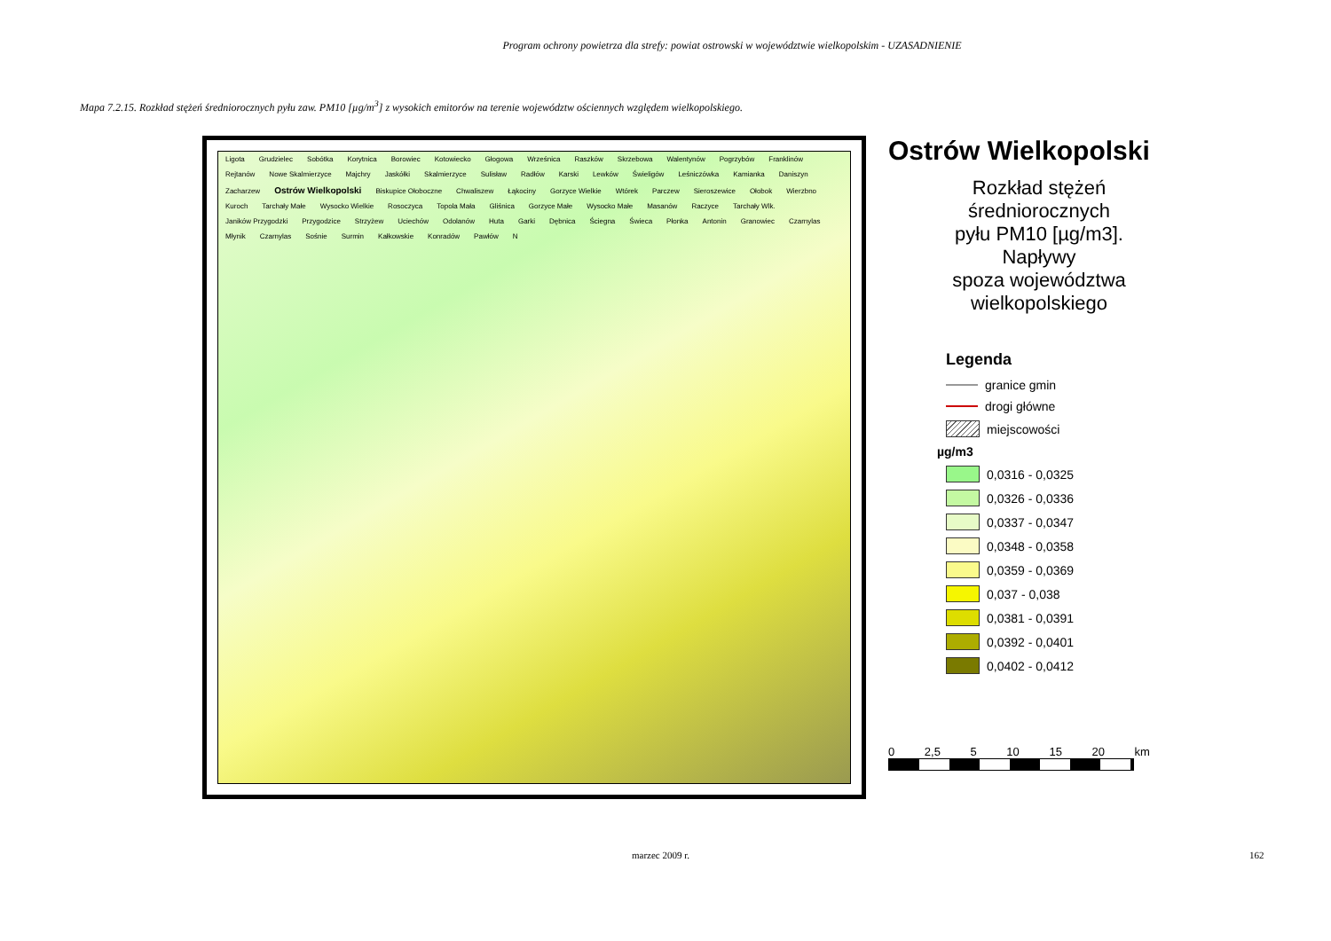Program ochrony powietrza dla strefy: powiat ostrowski w województwie wielkopolskim - UZASADNIENIE
Mapa 7.2.15. Rozkład stężeń średniorocznych pyłu zaw. PM10 [µg/m<sup>3</sup>] z wysokich emitorów na terenie województw ościennych względem wielkopolskiego.
Ligota Grudzielec Sobótka Korytnica Borowiec Kotowiecko Głogowa Wrześnica Raszków Skrzebowa Walentynów Pogrzybów Franklinów Rejtanów Nowe Skalmierzyce Majchry Jaskółki Skalmierzyce Sulisław Radłów Karski Lewków Świeligów Leśniczówka Kamianka Daniszyn Zacharzew Ostrów Wielkopolski Biskupice Ołoboczne Chwaliszew Łąkociny Gorzyce Wielkie Wtórek Parczew Sieroszewice Ołobok Wierzbno Kuroch Tarchały Małe Wysocko Wielkie Rosoczyca Topola Mała Gliśnica Gorzyce Małe Wysocko Małe Masanów Raczyce Tarchały Wlk. Janików Przygodzki Przygodzice Strzyżew Uciechów Odolanów Huta Garki Dębnica Ściegna Świeca Płonka Antonin Granowiec Czarnylas Młynik Czarnylas Sośnie Surmin Kałkowskie Konradów Pawłów N
Ostrów Wielkopolski
Rozkład stężeń
średniorocznych
pyłu PM10 [µg/m3].
Napływy
spoza województwa
wielkopolskiego
Legenda
granice gmin
drogi główne
miejscowości
µg/m3
0,0316 - 0,0325
0,0326 - 0,0336
0,0337 - 0,0347
0,0348 - 0,0358
0,0359 - 0,0369
0,037 - 0,038
0,0381 - 0,0391
0,0392 - 0,0401
0,0402 - 0,0412
0 2,5 5 10 15 20 km
marzec 2009 r. 162